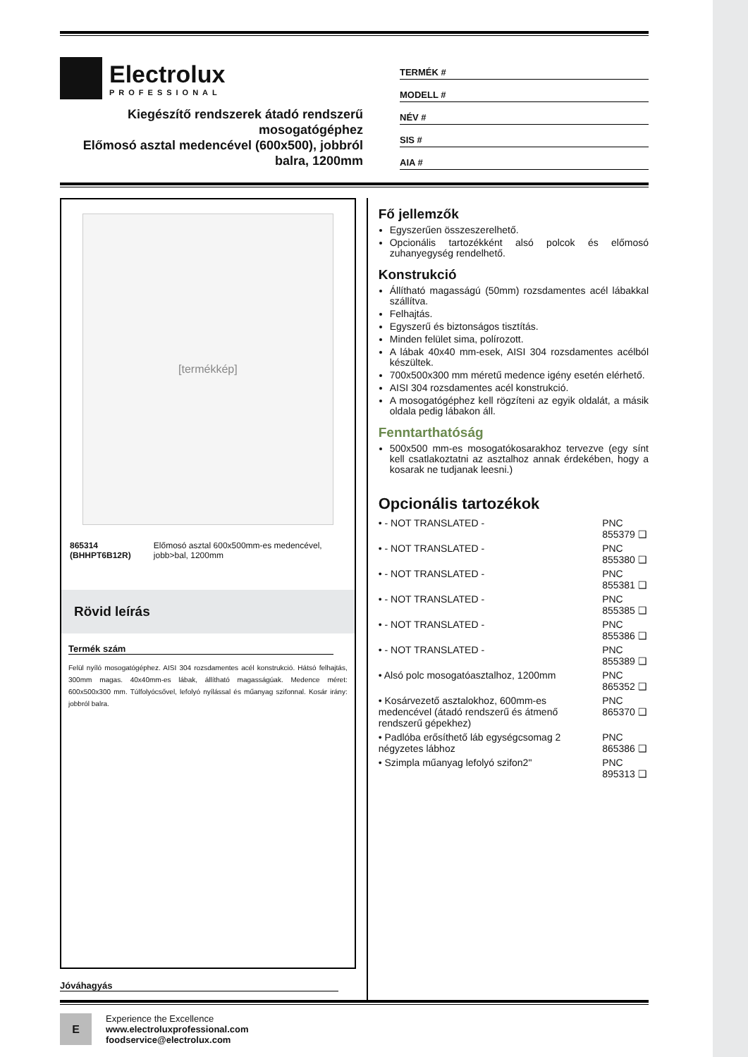Electrolux
PROFESSIONAL
Kiegészítő rendszerek átadó rendszerű mosogatógéphez
Előmosó asztal medencével (600x500), jobbról balra, 1200mm
TERMÉK #
MODELL #
NÉV #
SIS #
AIA #
[termékkép]
| 865314 (BHHPT6B12R) | Előmosó asztal 600x500mm-es medencével, jobb>bal, 1200mm |
Rövid leírás
Termék szám
Felül nyíló mosogatógéphez. AISI 304 rozsdamentes acél konstrukció. Hátsó felhajtás, 300mm magas. 40x40mm-es lábak, állítható magasságúak. Medence méret: 600x500x300 mm. Túlfolyócsővel, lefolyó nyílással és műanyag szifonnal. Kosár irány: jobbról balra.
Fő jellemzők
Egyszerűen összeszerelhető.
Opcionális tartozékként alsó polcok és előmosó zuhanyegység rendelhető.
Konstrukció
Állítható magasságú (50mm) rozsdamentes acél lábakkal szállítva.
Felhajtás.
Egyszerű és biztonságos tisztítás.
Minden felület sima, polírozott.
A lábak 40x40 mm-esek, AISI 304 rozsdamentes acélból készültek.
700x500x300 mm méretű medence igény esetén elérhető.
AISI 304 rozsdamentes acél konstrukció.
A mosogatógéphez kell rögzíteni az egyik oldalát, a másik oldala pedig lábakon áll.
Fenntarthatóság
500x500 mm-es mosogatókosarakhoz tervezve (egy sínt kell csatlakoztatni az asztalhoz annak érdekében, hogy a kosarak ne tudjanak leesni.)
Opcionális tartozékok
| • - NOT TRANSLATED - | PNC 855379 ❑ |
| • - NOT TRANSLATED - | PNC 855380 ❑ |
| • - NOT TRANSLATED - | PNC 855381 ❑ |
| • - NOT TRANSLATED - | PNC 855385 ❑ |
| • - NOT TRANSLATED - | PNC 855386 ❑ |
| • - NOT TRANSLATED - | PNC 855389 ❑ |
| • Alsó polc mosogatóasztalhoz, 1200mm | PNC 865352 ❑ |
| • Kosárvezető asztalokhoz, 600mm-es medencével (átadó rendszerű és átmenő rendszerű gépekhez) | PNC 865370 ❑ |
| • Padlóba erősíthető láb egységcsomag 2 négyzetes lábhoz | PNC 865386 ❑ |
| • Szimpla műanyag lefolyó szifon2" | PNC 895313 ❑ |
Jóváhagyás
E
Experience the Excellence
www.electroluxprofessional.com
foodservice@electrolux.com